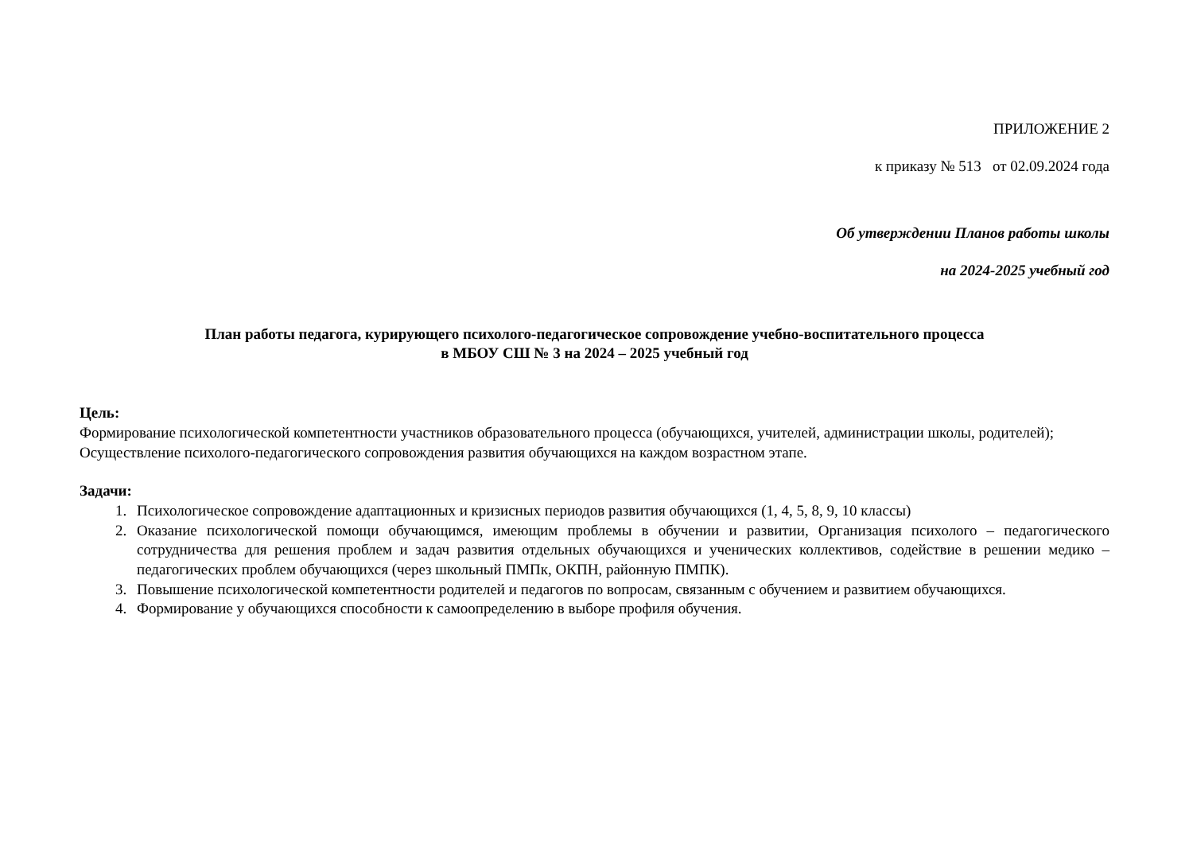ПРИЛОЖЕНИЕ 2
к приказу № 513 от 02.09.2024 года
Об утверждении Планов работы школы
на 2024-2025 учебный год
План работы педагога, курирующего психолого-педагогическое сопровождение учебно-воспитательного процесса
в МБОУ СШ № 3 на 2024 – 2025 учебный год
Цель:
Формирование психологической компетентности участников образовательного процесса (обучающихся, учителей, администрации школы, родителей);
Осуществление психолого-педагогического сопровождения развития обучающихся на каждом возрастном этапе.
Задачи:
1. Психологическое сопровождение адаптационных и кризисных периодов развития обучающихся (1, 4, 5, 8, 9, 10 классы)
2. Оказание психологической помощи обучающимся, имеющим проблемы в обучении и развитии, Организация психолого – педагогического сотрудничества для решения проблем и задач развития отдельных обучающихся и ученических коллективов, содействие в решении медико – педагогических проблем обучающихся (через школьный ПМПк, ОКПН, районную ПМПК).
3. Повышение психологической компетентности родителей и педагогов по вопросам, связанным с обучением и развитием обучающихся.
4. Формирование у обучающихся способности к самоопределению в выборе профиля обучения.